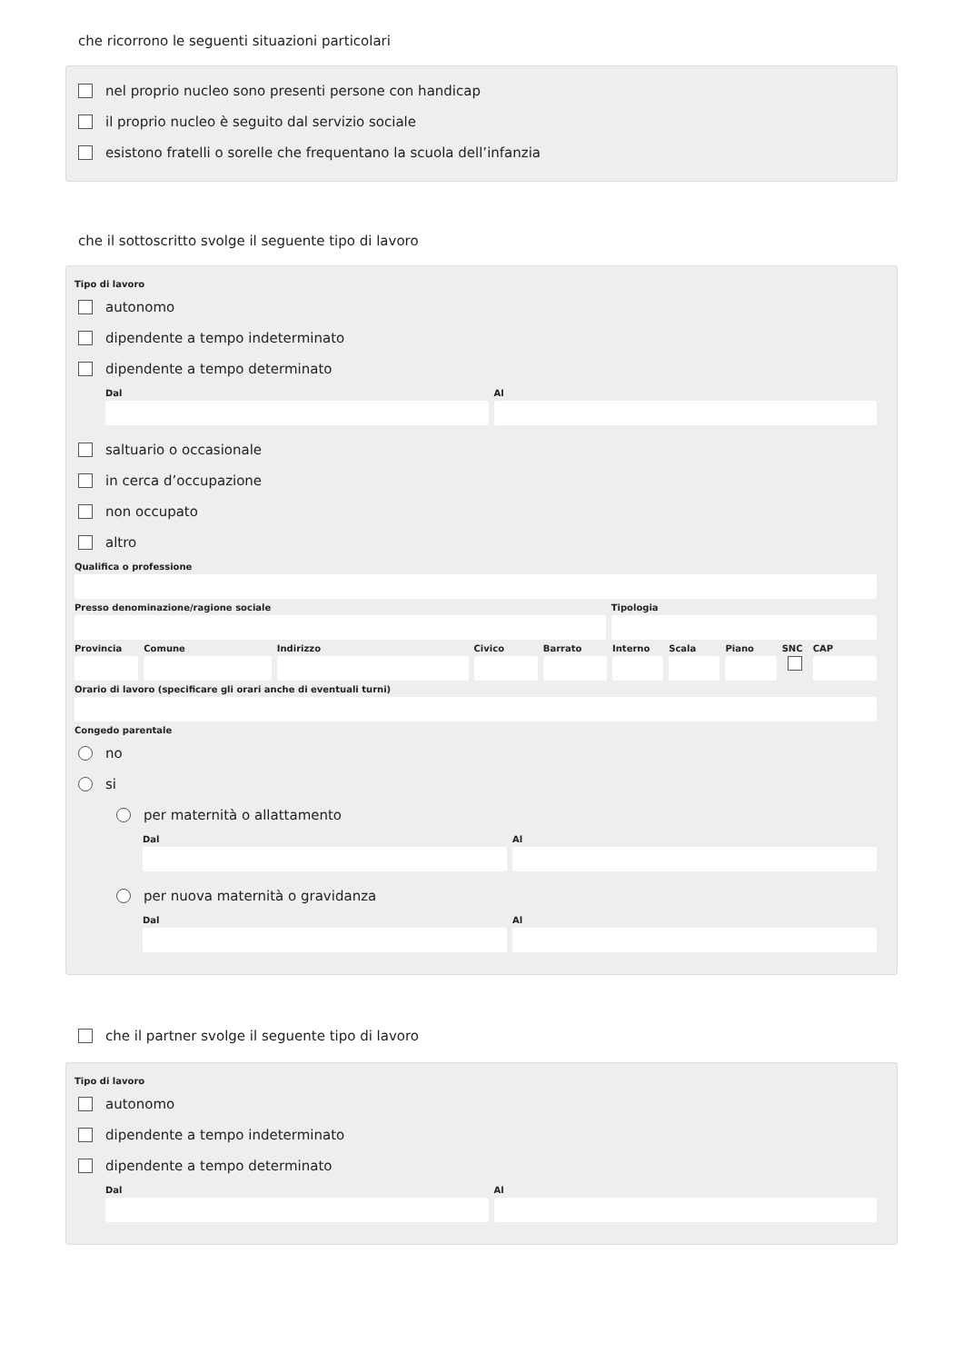che ricorrono le seguenti situazioni particolari
nel proprio nucleo sono presenti persone con handicap
il proprio nucleo è seguito dal servizio sociale
esistono fratelli o sorelle che frequentano la scuola dell’infanzia
che il sottoscritto svolge il seguente tipo di lavoro
Tipo di lavoro
autonomo
dipendente a tempo indeterminato
dipendente a tempo determinato
Dal Al
saltuario o occasionale
in cerca d’occupazione
non occupato
altro
Qualifica o professione
Presso denominazione/ragione sociale
Tipologia
Provincia Comune Indirizzo Civico Barrato Interno Scala Piano SNC CAP
Orario di lavoro (specificare gli orari anche di eventuali turni)
Congedo parentale
no
si
per maternità o allattamento
Dal Al
per nuova maternità o gravidanza
Dal Al
che il partner svolge il seguente tipo di lavoro
Tipo di lavoro
autonomo
dipendente a tempo indeterminato
dipendente a tempo determinato
Dal Al